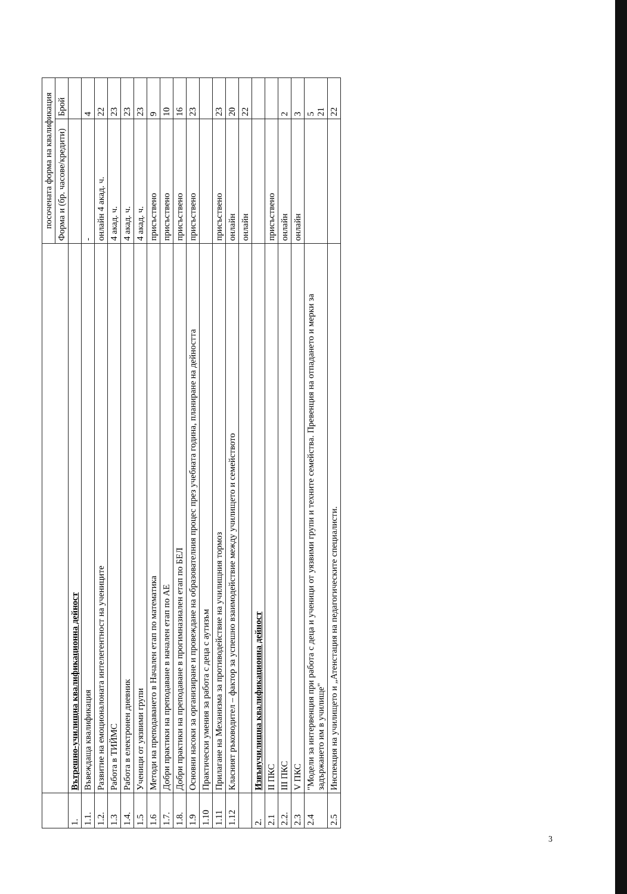| | | посочената форма на квалификация | |
| --- | --- | --- | --- |
| | | Форма и (бр. часове/кредити) | Брой |
| 1. | Вътрешно-училищна квалификационна дейност | | |
| 1.1. | Въвеждаща квалификация | - | 4 |
| 1.2. | Развитие на емоционалоната интелегентност на учениците | онлайн 4 акад. ч. | 22 |
| 1.3 | Работа в ТИЙМС | 4 акад. ч. | 23 |
| 1.4. | Работа в електронен дневник | 4 акад. ч. | 23 |
| 1.5 | Ученици от уязвими групи | 4 акад. ч. | 23 |
| 1.6 | Методи на преподаването в Начален етап по математика | присъствено | 9 |
| 1.7. | Добри практики на преподаване в начален етап по АЕ | присъствено | 10 |
| 1.8. | Добри практики на преподаване в прогимназиален етап по БЕЛ | присъствено | 16 |
| 1.9 | Основни насоки за организиране и провеждане на образователния процес през учебната година, планиране на дейността | присъствено | 23 |
| 1.10 | Практически умения за работа с деца с аутизъм | | |
| 1.11 | Прилагане на Механизма за противодействие на училищния тормоз | присъствено | 23 |
| 1.12 | Класният ръководител – фактор за успешно взаимодействие между училището и семейството | онлайн | 20 |
| | | онлайн | 22 |
| 2. | Извънучилищна квалификационна дейност | | |
| 2.1 | II ПКС | присъствено | |
| 2.2. | III ПКС | онлайн | 2 |
| 2.3 | V ПКС | онлайн | 3 |
| 2.4 | "Модели за интервенция при работа с деца и ученици от уязвими групи и техните семейства. Превенция на отпадането и мерки за задържането им в училище" | | 5 21 |
| 2.5 | Инспекция на училището и „Атенстация на педагогическите специалисти. | | 22 |
3